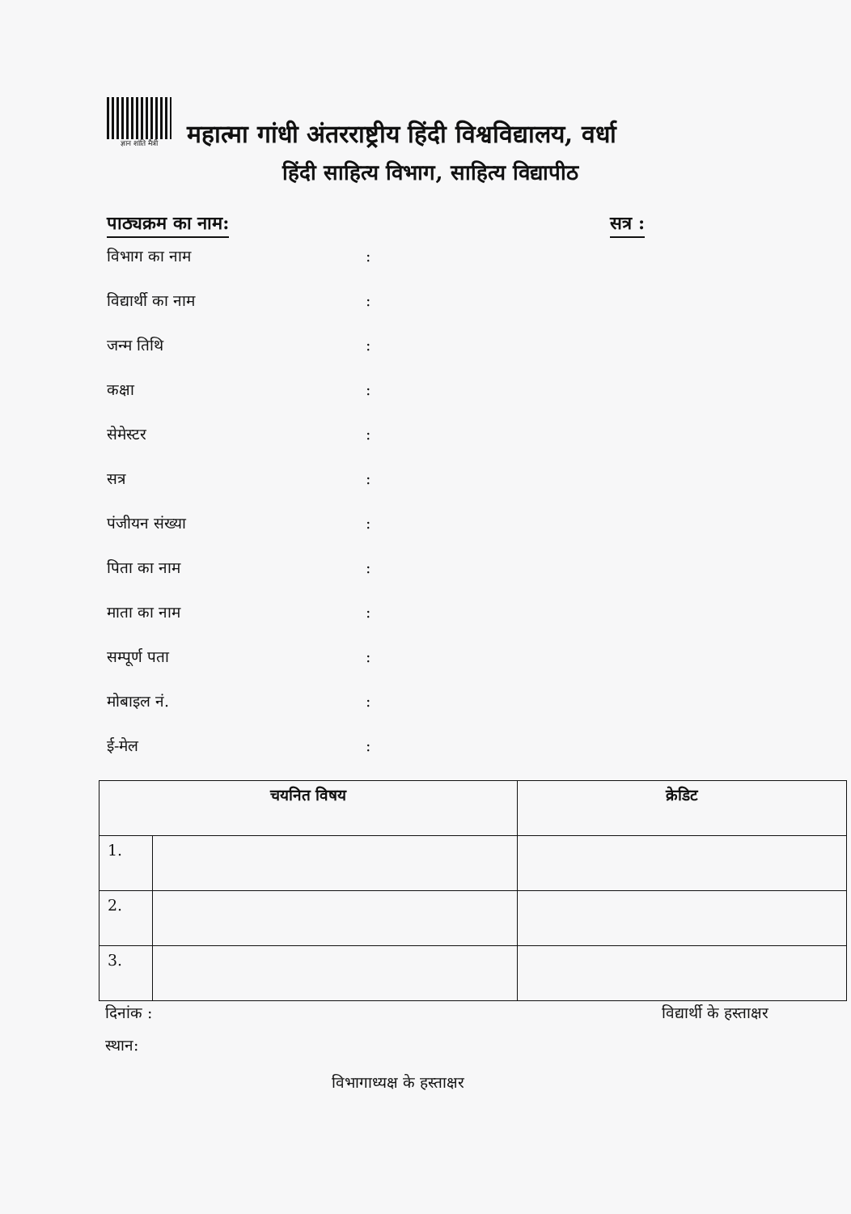ज्ञान शांति मैत्री
महात्मा गांधी अंतरराष्ट्रीय हिंदी विश्वविद्यालय, वर्धा
हिंदी साहित्य विभाग, साहित्य विद्यापीठ
पाठ्यक्रम का नाम: सत्र :
विभाग का नाम :
विद्यार्थी का नाम :
जन्म तिथि :
कक्षा :
सेमेस्टर :
सत्र :
पंजीयन संख्या :
पिता का नाम :
माता का नाम :
सम्पूर्ण पता :
मोबाइल नं. :
ई-मेल :
| चयनित विषय | | क्रेडिट |
| --- | --- | --- |
| 1. | | |
| 2. | | |
| 3. | | |
दिनांक : विद्यार्थी के हस्ताक्षर
स्थान:
विभागाध्यक्ष के हस्ताक्षर